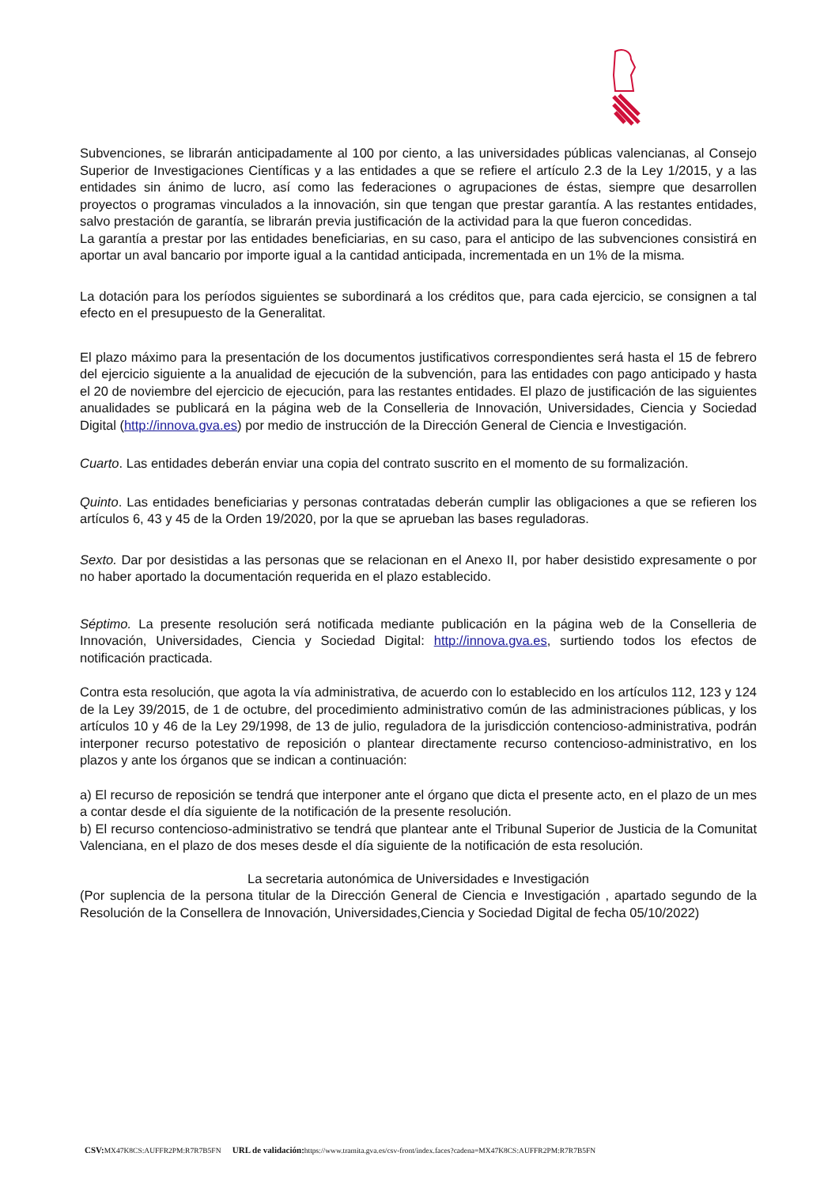Subvenciones, se librarán anticipadamente al 100 por ciento, a las universidades públicas valencianas, al Consejo Superior de Investigaciones Científicas y a las entidades a que se refiere el artículo 2.3 de la Ley 1/2015, y a las entidades sin ánimo de lucro, así como las federaciones o agrupaciones de éstas, siempre que desarrollen proyectos o programas vinculados a la innovación, sin que tengan que prestar garantía. A las restantes entidades, salvo prestación de garantía, se librarán previa justificación de la actividad para la que fueron concedidas.
La garantía a prestar por las entidades beneficiarias, en su caso, para el anticipo de las subvenciones consistirá en aportar un aval bancario por importe igual a la cantidad anticipada, incrementada en un 1% de la misma.
La dotación para los períodos siguientes se subordinará a los créditos que, para cada ejercicio, se consignen a tal efecto en el presupuesto de la Generalitat.
El plazo máximo para la presentación de los documentos justificativos correspondientes será hasta el 15 de febrero del ejercicio siguiente a la anualidad de ejecución de la subvención, para las entidades con pago anticipado y hasta el 20 de noviembre del ejercicio de ejecución, para las restantes entidades. El plazo de justificación de las siguientes anualidades se publicará en la página web de la Conselleria de Innovación, Universidades, Ciencia y Sociedad Digital (http://innova.gva.es) por medio de instrucción de la Dirección General de Ciencia e Investigación.
Cuarto. Las entidades deberán enviar una copia del contrato suscrito en el momento de su formalización.
Quinto. Las entidades beneficiarias y personas contratadas deberán cumplir las obligaciones a que se refieren los artículos 6, 43 y 45 de la Orden 19/2020, por la que se aprueban las bases reguladoras.
Sexto. Dar por desistidas a las personas que se relacionan en el Anexo II, por haber desistido expresamente o por no haber aportado la documentación requerida en el plazo establecido.
Séptimo. La presente resolución será notificada mediante publicación en la página web de la Conselleria de Innovación, Universidades, Ciencia y Sociedad Digital: http://innova.gva.es, surtiendo todos los efectos de notificación practicada.
Contra esta resolución, que agota la vía administrativa, de acuerdo con lo establecido en los artículos 112, 123 y 124 de la Ley 39/2015, de 1 de octubre, del procedimiento administrativo común de las administraciones públicas, y los artículos 10 y 46 de la Ley 29/1998, de 13 de julio, reguladora de la jurisdicción contencioso-administrativa, podrán interponer recurso potestativo de reposición o plantear directamente recurso contencioso-administrativo, en los plazos y ante los órganos que se indican a continuación:
a) El recurso de reposición se tendrá que interponer ante el órgano que dicta el presente acto, en el plazo de un mes a contar desde el día siguiente de la notificación de la presente resolución.
b) El recurso contencioso-administrativo se tendrá que plantear ante el Tribunal Superior de Justicia de la Comunitat Valenciana, en el plazo de dos meses desde el día siguiente de la notificación de esta resolución.
La secretaria autonómica de Universidades e Investigación
(Por suplencia de la persona titular de la Dirección General de Ciencia e Investigación , apartado segundo de la Resolución de la Consellera de Innovación, Universidades,Ciencia y Sociedad Digital de fecha 05/10/2022)
CSV: MX47K8CS:AUFFR2PM:R7R7B5FN URL de validación: https://www.tramita.gva.es/csv-front/index.faces?cadena=MX47K8CS:AUFFR2PM:R7R7B5FN